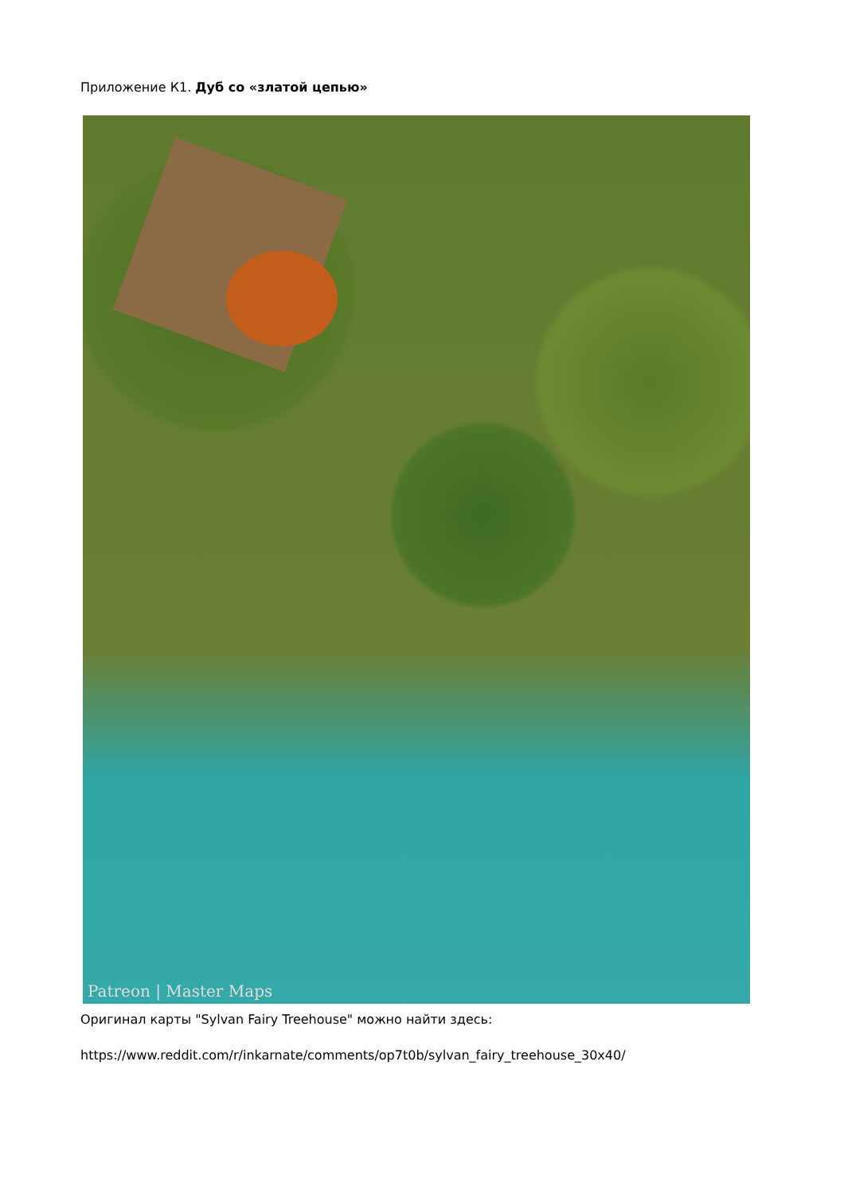Приложение К1. Дуб со «златой цепью»
Patreon | Master Maps
Оригинал карты "Sylvan Fairy Treehouse" можно найти здесь:
https://www.reddit.com/r/inkarnate/comments/op7t0b/sylvan_fairy_treehouse_30x40/